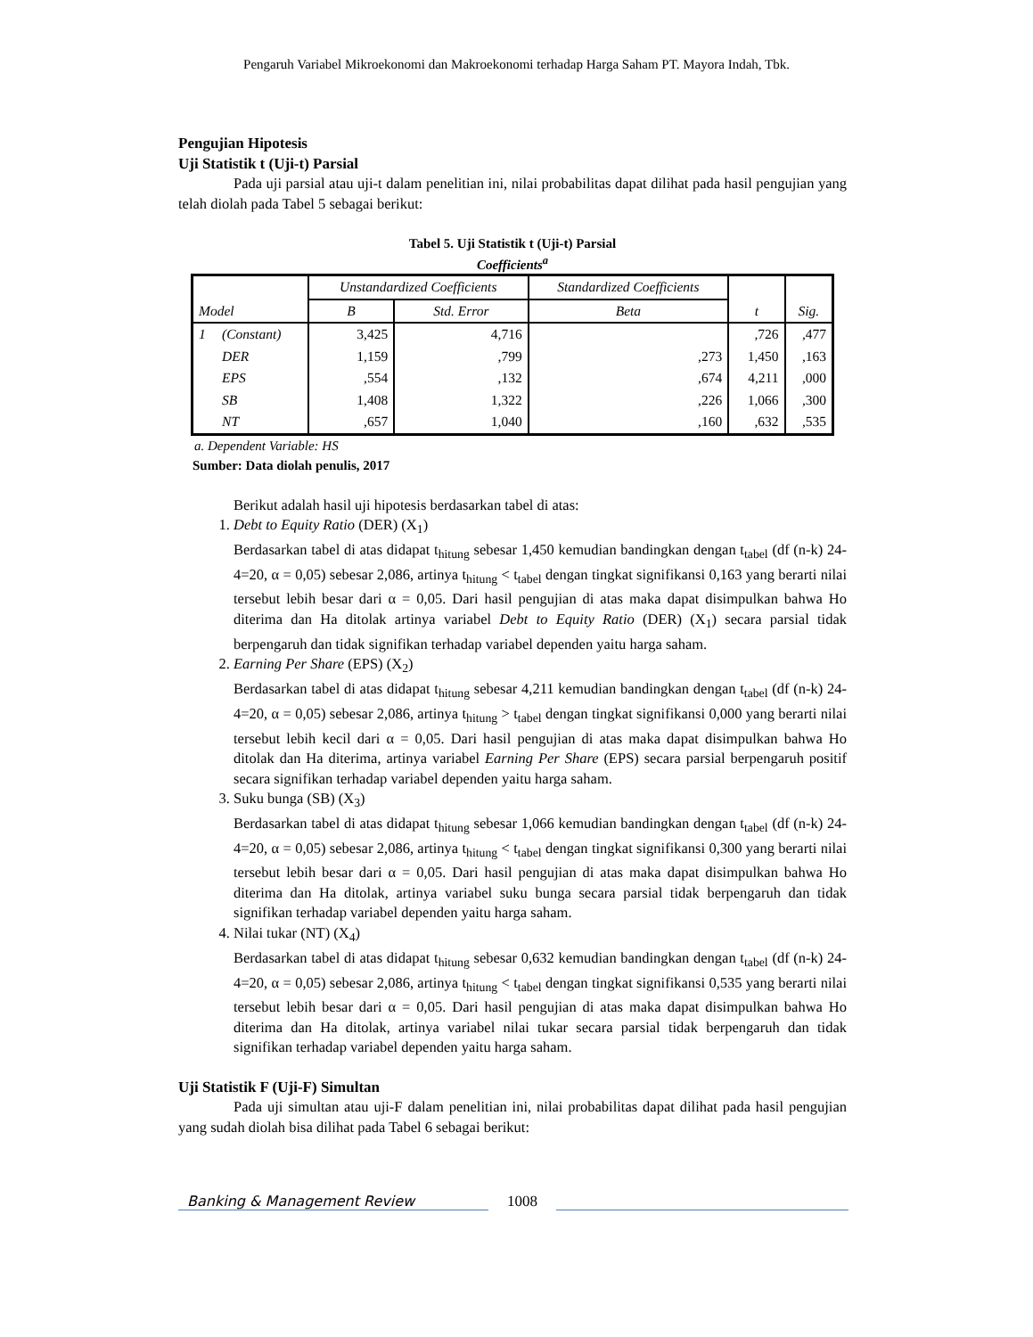Pengaruh Variabel Mikroekonomi dan Makroekonomi terhadap Harga Saham PT. Mayora Indah, Tbk.
Pengujian Hipotesis
Uji Statistik t (Uji-t) Parsial
Pada uji parsial atau uji-t dalam penelitian ini, nilai probabilitas dapat dilihat pada hasil pengujian yang telah diolah pada Tabel 5 sebagai berikut:
Tabel 5. Uji Statistik t (Uji-t) Parsial
Coefficients<sup>a</sup>
| Model | | Unstandardized Coefficients | | Standardized Coefficients | t | Sig. |
| --- | --- | --- | --- | --- | --- | --- |
| | | B | Std. Error | Beta | | |
| 1 | (Constant) | 3,425 | 4,716 | | ,726 | ,477 |
| | DER | 1,159 | ,799 | ,273 | 1,450 | ,163 |
| | EPS | ,554 | ,132 | ,674 | 4,211 | ,000 |
| | SB | 1,408 | 1,322 | ,226 | 1,066 | ,300 |
| | NT | ,657 | 1,040 | ,160 | ,632 | ,535 |
a. Dependent Variable: HS
Sumber: Data diolah penulis, 2017
Berikut adalah hasil uji hipotesis berdasarkan tabel di atas:
1. Debt to Equity Ratio (DER) (X<sub>1</sub>)
Berdasarkan tabel di atas didapat t<sub>hitung</sub> sebesar 1,450 kemudian bandingkan dengan t<sub>tabel</sub> (df (n-k) 24-4=20, α = 0,05) sebesar 2,086, artinya t<sub>hitung</sub> < t<sub>tabel</sub> dengan tingkat signifikansi 0,163 yang berarti nilai tersebut lebih besar dari α = 0,05. Dari hasil pengujian di atas maka dapat disimpulkan bahwa Ho diterima dan Ha ditolak artinya variabel Debt to Equity Ratio (DER) (X<sub>1</sub>) secara parsial tidak berpengaruh dan tidak signifikan terhadap variabel dependen yaitu harga saham.
2. Earning Per Share (EPS) (X<sub>2</sub>)
Berdasarkan tabel di atas didapat t<sub>hitung</sub> sebesar 4,211 kemudian bandingkan dengan t<sub>tabel</sub> (df (n-k) 24-4=20, α = 0,05) sebesar 2,086, artinya t<sub>hitung</sub> > t<sub>tabel</sub> dengan tingkat signifikansi 0,000 yang berarti nilai tersebut lebih kecil dari α = 0,05. Dari hasil pengujian di atas maka dapat disimpulkan bahwa Ho ditolak dan Ha diterima, artinya variabel Earning Per Share (EPS) secara parsial berpengaruh positif secara signifikan terhadap variabel dependen yaitu harga saham.
3. Suku bunga (SB) (X<sub>3</sub>)
Berdasarkan tabel di atas didapat t<sub>hitung</sub> sebesar 1,066 kemudian bandingkan dengan t<sub>tabel</sub> (df (n-k) 24-4=20, α = 0,05) sebesar 2,086, artinya t<sub>hitung</sub> < t<sub>tabel</sub> dengan tingkat signifikansi 0,300 yang berarti nilai tersebut lebih besar dari α = 0,05. Dari hasil pengujian di atas maka dapat disimpulkan bahwa Ho diterima dan Ha ditolak, artinya variabel suku bunga secara parsial tidak berpengaruh dan tidak signifikan terhadap variabel dependen yaitu harga saham.
4. Nilai tukar (NT) (X<sub>4</sub>)
Berdasarkan tabel di atas didapat t<sub>hitung</sub> sebesar 0,632 kemudian bandingkan dengan t<sub>tabel</sub> (df (n-k) 24-4=20, α = 0,05) sebesar 2,086, artinya t<sub>hitung</sub> < t<sub>tabel</sub> dengan tingkat signifikansi 0,535 yang berarti nilai tersebut lebih besar dari α = 0,05. Dari hasil pengujian di atas maka dapat disimpulkan bahwa Ho diterima dan Ha ditolak, artinya variabel nilai tukar secara parsial tidak berpengaruh dan tidak signifikan terhadap variabel dependen yaitu harga saham.
Uji Statistik F (Uji-F) Simultan
Pada uji simultan atau uji-F dalam penelitian ini, nilai probabilitas dapat dilihat pada hasil pengujian yang sudah diolah bisa dilihat pada Tabel 6 sebagai berikut:
Banking & Management Review
1008